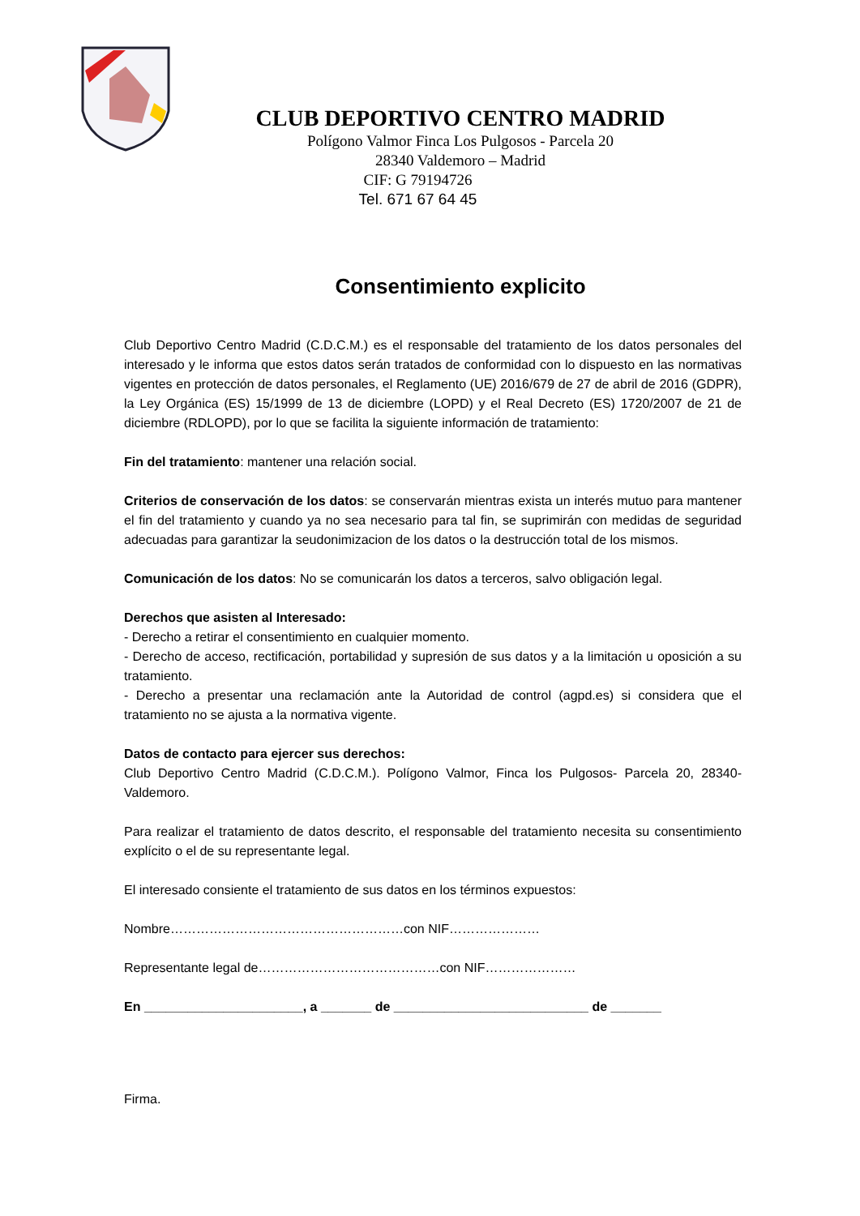CLUB DEPORTIVO CENTRO MADRID
Polígono Valmor Finca Los Pulgosos - Parcela 20
28340 Valdemoro – Madrid
CIF: G 79194726
Tel. 671 67 64 45
Consentimiento explicito
Club Deportivo Centro Madrid (C.D.C.M.) es el responsable del tratamiento de los datos personales del interesado y le informa que estos datos serán tratados de conformidad con lo dispuesto en las normativas vigentes en protección de datos personales, el Reglamento (UE) 2016/679 de 27 de abril de 2016 (GDPR), la Ley Orgánica (ES) 15/1999 de 13 de diciembre (LOPD) y el Real Decreto (ES) 1720/2007 de 21 de diciembre (RDLOPD), por lo que se facilita la siguiente información de tratamiento:
Fin del tratamiento: mantener una relación social.
Criterios de conservación de los datos: se conservarán mientras exista un interés mutuo para mantener el fin del tratamiento y cuando ya no sea necesario para tal fin, se suprimirán con medidas de seguridad adecuadas para garantizar la seudonimizacion de los datos o la destrucción total de los mismos.
Comunicación de los datos: No se comunicarán los datos a terceros, salvo obligación legal.
Derechos que asisten al Interesado:
- Derecho a retirar el consentimiento en cualquier momento.
- Derecho de acceso, rectificación, portabilidad y supresión de sus datos y a la limitación u oposición a su tratamiento.
- Derecho a presentar una reclamación ante la Autoridad de control (agpd.es) si considera que el tratamiento no se ajusta a la normativa vigente.
Datos de contacto para ejercer sus derechos:
Club Deportivo Centro Madrid (C.D.C.M.). Polígono Valmor, Finca los Pulgosos- Parcela 20, 28340-Valdemoro.
Para realizar el tratamiento de datos descrito, el responsable del tratamiento necesita su consentimiento explícito o el de su representante legal.
El interesado consiente el tratamiento de sus datos en los términos expuestos:
Nombre………………………………………………con NIF…………………
Representante legal de……………………………………con NIF…………………
En ______________________, a _______ de ___________________________ de _______
Firma.